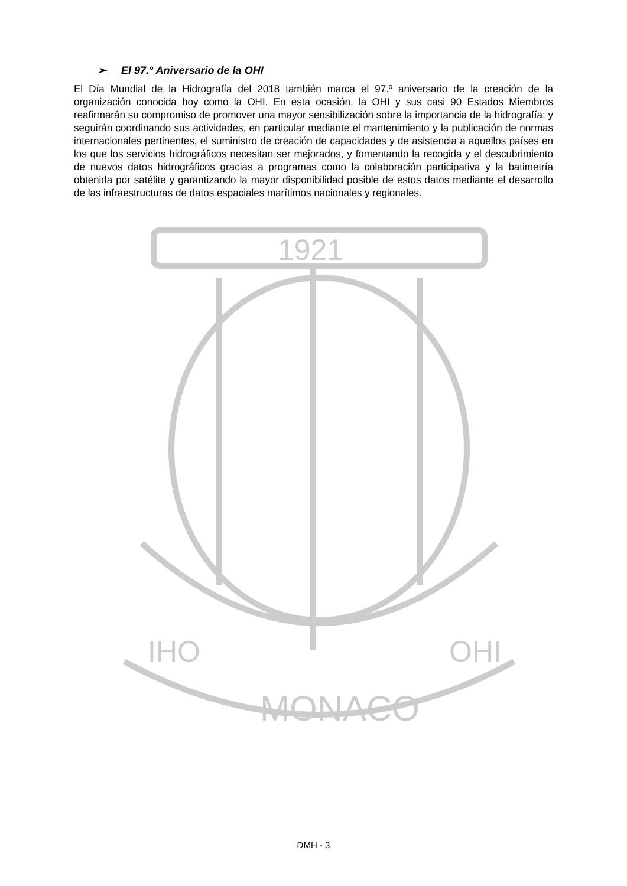1921
IHO
MONACO
OHI
➢ El 97.° Aniversario de la OHI
El Día Mundial de la Hidrografía del 2018 también marca el 97.º aniversario de la creación de la organización conocida hoy como la OHI. En esta ocasión, la OHI y sus casi 90 Estados Miembros reafirmarán su compromiso de promover una mayor sensibilización sobre la importancia de la hidrografía; y seguirán coordinando sus actividades, en particular mediante el mantenimiento y la publicación de normas internacionales pertinentes, el suministro de creación de capacidades y de asistencia a aquellos países en los que los servicios hidrográficos necesitan ser mejorados, y fomentando la recogida y el descubrimiento de nuevos datos hidrográficos gracias a programas como la colaboración participativa y la batimetría obtenida por satélite y garantizando la mayor disponibilidad posible de estos datos mediante el desarrollo de las infraestructuras de datos espaciales marítimos nacionales y regionales.
DMH - 3